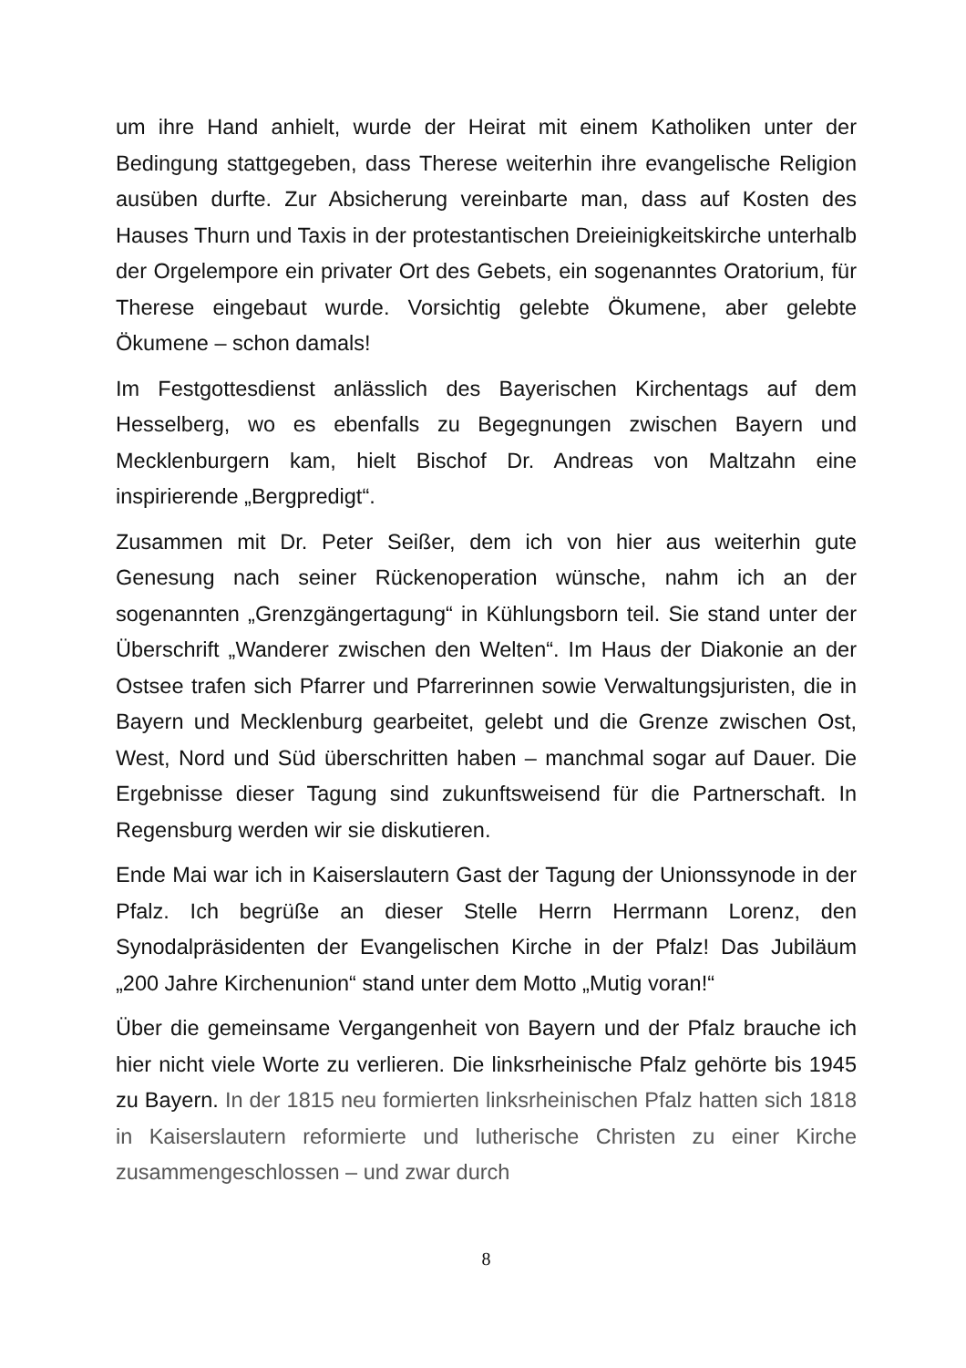um ihre Hand anhielt, wurde der Heirat mit einem Katholiken unter der Bedingung stattgegeben, dass Therese weiterhin ihre evangelische Religion ausüben durfte. Zur Absicherung vereinbarte man, dass auf Kosten des Hauses Thurn und Taxis in der protestantischen Dreieinigkeitskirche unterhalb der Orgelempore ein privater Ort des Gebets, ein sogenanntes Oratorium, für Therese eingebaut wurde. Vorsichtig gelebte Ökumene, aber gelebte Ökumene – schon damals!
Im Festgottesdienst anlässlich des Bayerischen Kirchentags auf dem Hesselberg, wo es ebenfalls zu Begegnungen zwischen Bayern und Mecklenburgern kam, hielt Bischof Dr. Andreas von Maltzahn eine inspirierende „Bergpredigt“.
Zusammen mit Dr. Peter Seißer, dem ich von hier aus weiterhin gute Genesung nach seiner Rückenoperation wünsche, nahm ich an der sogenannten „Grenzgängertagung“ in Kühlungsborn teil. Sie stand unter der Überschrift „Wanderer zwischen den Welten“. Im Haus der Diakonie an der Ostsee trafen sich Pfarrer und Pfarrerinnen sowie Verwaltungsjuristen, die in Bayern und Mecklenburg gearbeitet, gelebt und die Grenze zwischen Ost, West, Nord und Süd überschritten haben – manchmal sogar auf Dauer. Die Ergebnisse dieser Tagung sind zukunftsweisend für die Partnerschaft. In Regensburg werden wir sie diskutieren.
Ende Mai war ich in Kaiserslautern Gast der Tagung der Unionssynode in der Pfalz. Ich begrüße an dieser Stelle Herrn Herrmann Lorenz, den Synodalpräsidenten der Evangelischen Kirche in der Pfalz! Das Jubiläum „200 Jahre Kirchenunion“ stand unter dem Motto „Mutig voran!“
Über die gemeinsame Vergangenheit von Bayern und der Pfalz brauche ich hier nicht viele Worte zu verlieren. Die linksrheinische Pfalz gehörte bis 1945 zu Bayern. In der 1815 neu formierten linksrheinischen Pfalz hatten sich 1818 in Kaiserslautern reformierte und lutherische Christen zu einer Kirche zusammengeschlossen – und zwar durch
8